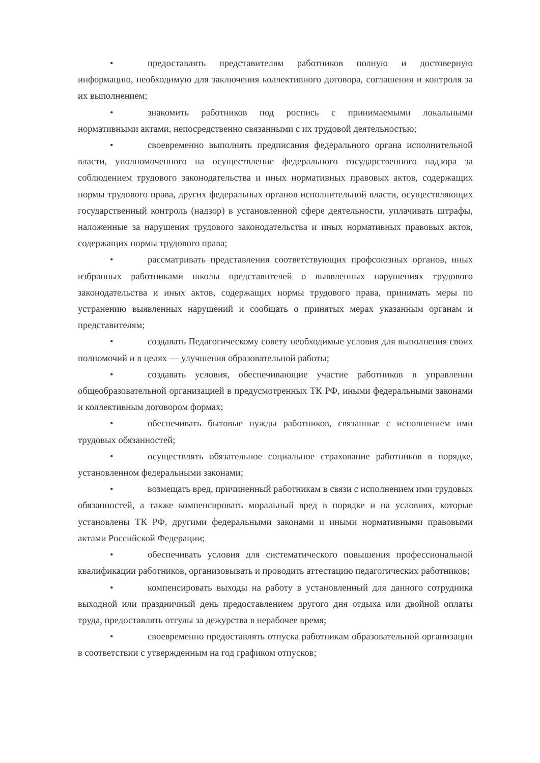• предоставлять представителям работников полную и достоверную информацию, необходимую для заключения коллективного договора, соглашения и контроля за их выполнением;
• знакомить работников под роспись с принимаемыми локальными нормативными актами, непосредственно связанными с их трудовой деятельностью;
• своевременно выполнять предписания федерального органа исполнительной власти, уполномоченного на осуществление федерального государственного надзора за соблюдением трудового законодательства и иных нормативных правовых актов, содержащих нормы трудового права, других федеральных органов исполнительной власти, осуществляющих государственный контроль (надзор) в установленной сфере деятельности, уплачивать штрафы, наложенные за нарушения трудового законодательства и иных нормативных правовых актов, содержащих нормы трудового права;
• рассматривать представления соответствующих профсоюзных органов, иных избранных работниками школы представителей о выявленных нарушениях трудового законодательства и иных актов, содержащих нормы трудового права, принимать меры по устранению выявленных нарушений и сообщать о принятых мерах указанным органам и представителям;
• создавать Педагогическому совету необходимые условия для выполнения своих полномочий и в целях — улучшения образовательной работы;
• создавать условия, обеспечивающие участие работников в управлении общеобразовательной организацией в предусмотренных ТК РФ, иными федеральными законами и коллективным договором формах;
• обеспечивать бытовые нужды работников, связанные с исполнением ими трудовых обязанностей;
• осуществлять обязательное социальное страхование работников в порядке, установленном федеральными законами;
• возмещать вред, причиненный работникам в связи с исполнением ими трудовых обязанностей, а также компенсировать моральный вред в порядке и на условиях, которые установлены ТК РФ, другими федеральными законами и иными нормативными правовыми актами Российской Федерации;
• обеспечивать условия для систематического повышения профессиональной квалификации работников, организовывать и проводить аттестацию педагогических работников;
• компенсировать выходы на работу в установленный для данного сотрудника выходной или праздничный день предоставлением другого дня отдыха или двойной оплаты труда, предоставлять отгулы за дежурства в нерабочее время;
• своевременно предоставлять отпуска работникам образовательной организации в соответствии с утвержденным на год графиком отпусков;